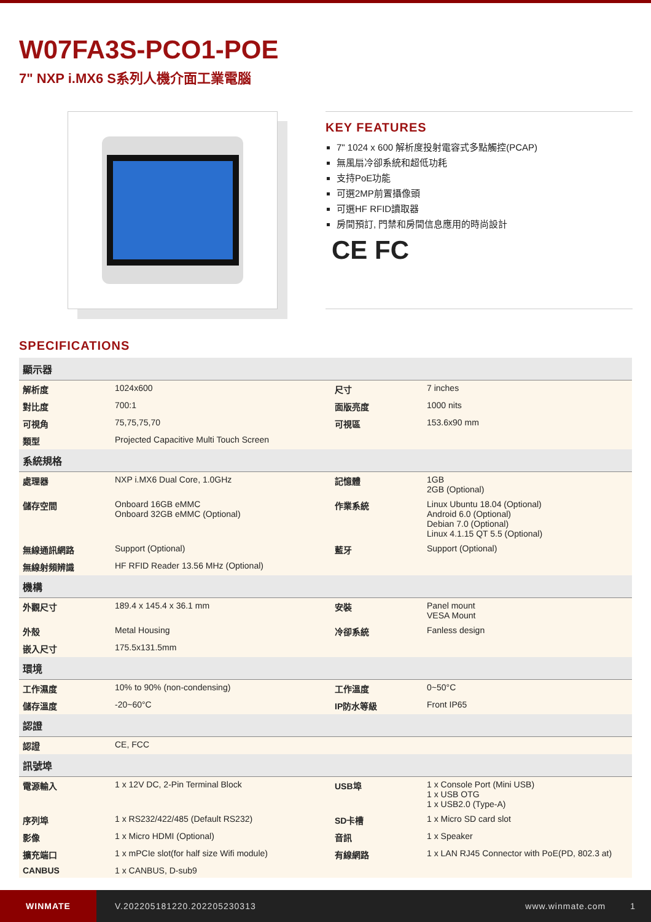W07FA3S-PCO1-POE
7" NXP i.MX6 S系列人機介面工業電腦
KEY FEATURES
7" 1024 x 600 解析度投射電容式多點觸控(PCAP)
無風扇冷卻系統和超低功耗
支持PoE功能
可選2MP前置攝像頭
可選HF RFID讀取器
房間預訂, 門禁和房間信息應用的時尚設計
CE FC
SPECIFICATIONS
| 顯示器 | | | |
| --- | --- | --- | --- |
| 解析度 | 1024x600 | 尺寸 | 7 inches |
| 對比度 | 700:1 | 面版亮度 | 1000 nits |
| 可視角 | 75,75,75,70 | 可視區 | 153.6x90 mm |
| 類型 | Projected Capacitive Multi Touch Screen | | |
| 系統規格 | | | |
| 處理器 | NXP i.MX6 Dual Core, 1.0GHz | 記憶體 | 1GB 2GB (Optional) |
| 儲存空間 | Onboard 16GB eMMC Onboard 32GB eMMC (Optional) | 作業系統 | Linux Ubuntu 18.04 (Optional) Android 6.0 (Optional) Debian 7.0 (Optional) Linux 4.1.15 QT 5.5 (Optional) |
| 無線通訊網路 | Support (Optional) | 藍牙 | Support (Optional) |
| 無線射頻辨識 | HF RFID Reader 13.56 MHz (Optional) | | |
| 機構 | | | |
| 外觀尺寸 | 189.4 x 145.4 x 36.1 mm | 安裝 | Panel mount VESA Mount |
| 外殼 | Metal Housing | 冷卻系統 | Fanless design |
| 嵌入尺寸 | 175.5x131.5mm | | |
| 環境 | | | |
| 工作濕度 | 10% to 90% (non-condensing) | 工作溫度 | 0~50°C |
| 儲存溫度 | -20~60°C | IP防水等級 | Front IP65 |
| 認證 | | | |
| 認證 | CE, FCC | | |
| 訊號埠 | | | |
| 電源輸入 | 1 x 12V DC, 2-Pin Terminal Block | USB埠 | 1 x Console Port (Mini USB) 1 x USB OTG 1 x USB2.0 (Type-A) |
| 序列埠 | 1 x RS232/422/485 (Default RS232) | SD卡槽 | 1 x Micro SD card slot |
| 影像 | 1 x Micro HDMI (Optional) | 音訊 | 1 x Speaker |
| 擴充端口 | 1 x mPCIe slot(for half size Wifi module) | 有線網路 | 1 x LAN RJ45 Connector with PoE(PD, 802.3 at) |
| CANBUS | 1 x CANBUS, D-sub9 | | |
WINMATE
V.202205181220.202205230313 www.winmate.com 1